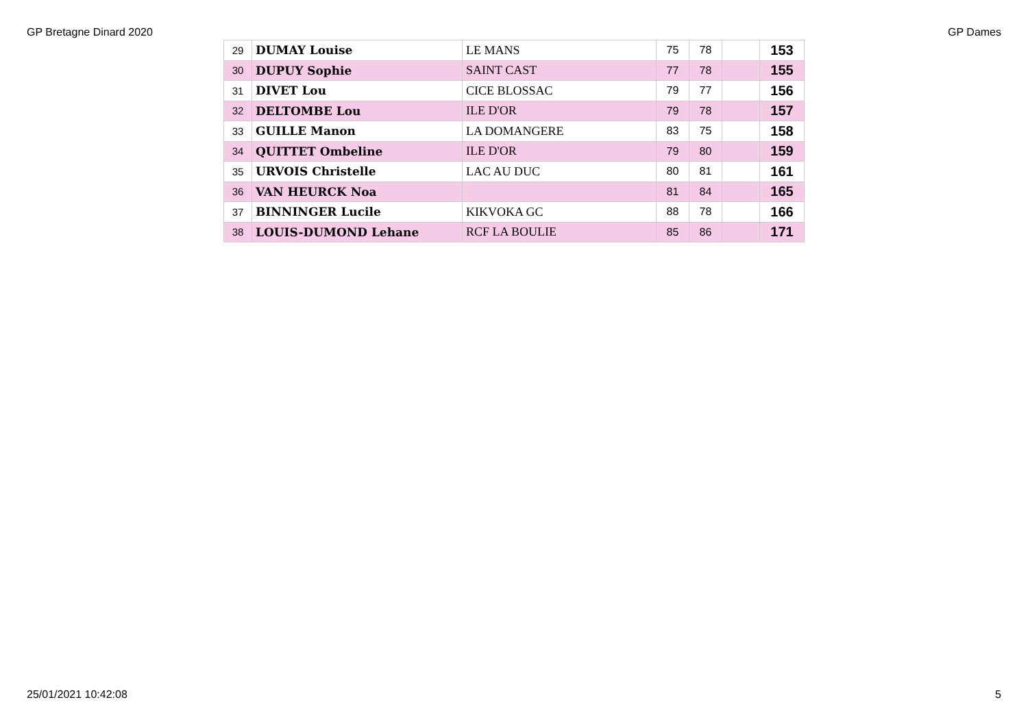GP Bretagne Dinard 2020 GP Dames
| 29 | DUMAY Louise | LE MANS | 75 | 78 | | 153 |
| 30 | DUPUY Sophie | SAINT CAST | 77 | 78 | | 155 |
| 31 | DIVET Lou | CICE BLOSSAC | 79 | 77 | | 156 |
| 32 | DELTOMBE Lou | ILE D'OR | 79 | 78 | | 157 |
| 33 | GUILLE Manon | LA DOMANGERE | 83 | 75 | | 158 |
| 34 | QUITTET Ombeline | ILE D'OR | 79 | 80 | | 159 |
| 35 | URVOIS Christelle | LAC AU DUC | 80 | 81 | | 161 |
| 36 | VAN HEURCK Noa | | 81 | 84 | | 165 |
| 37 | BINNINGER Lucile | KIKVOKA GC | 88 | 78 | | 166 |
| 38 | LOUIS-DUMOND Lehane | RCF LA BOULIE | 85 | 86 | | 171 |
25/01/2021 10:42:08 5